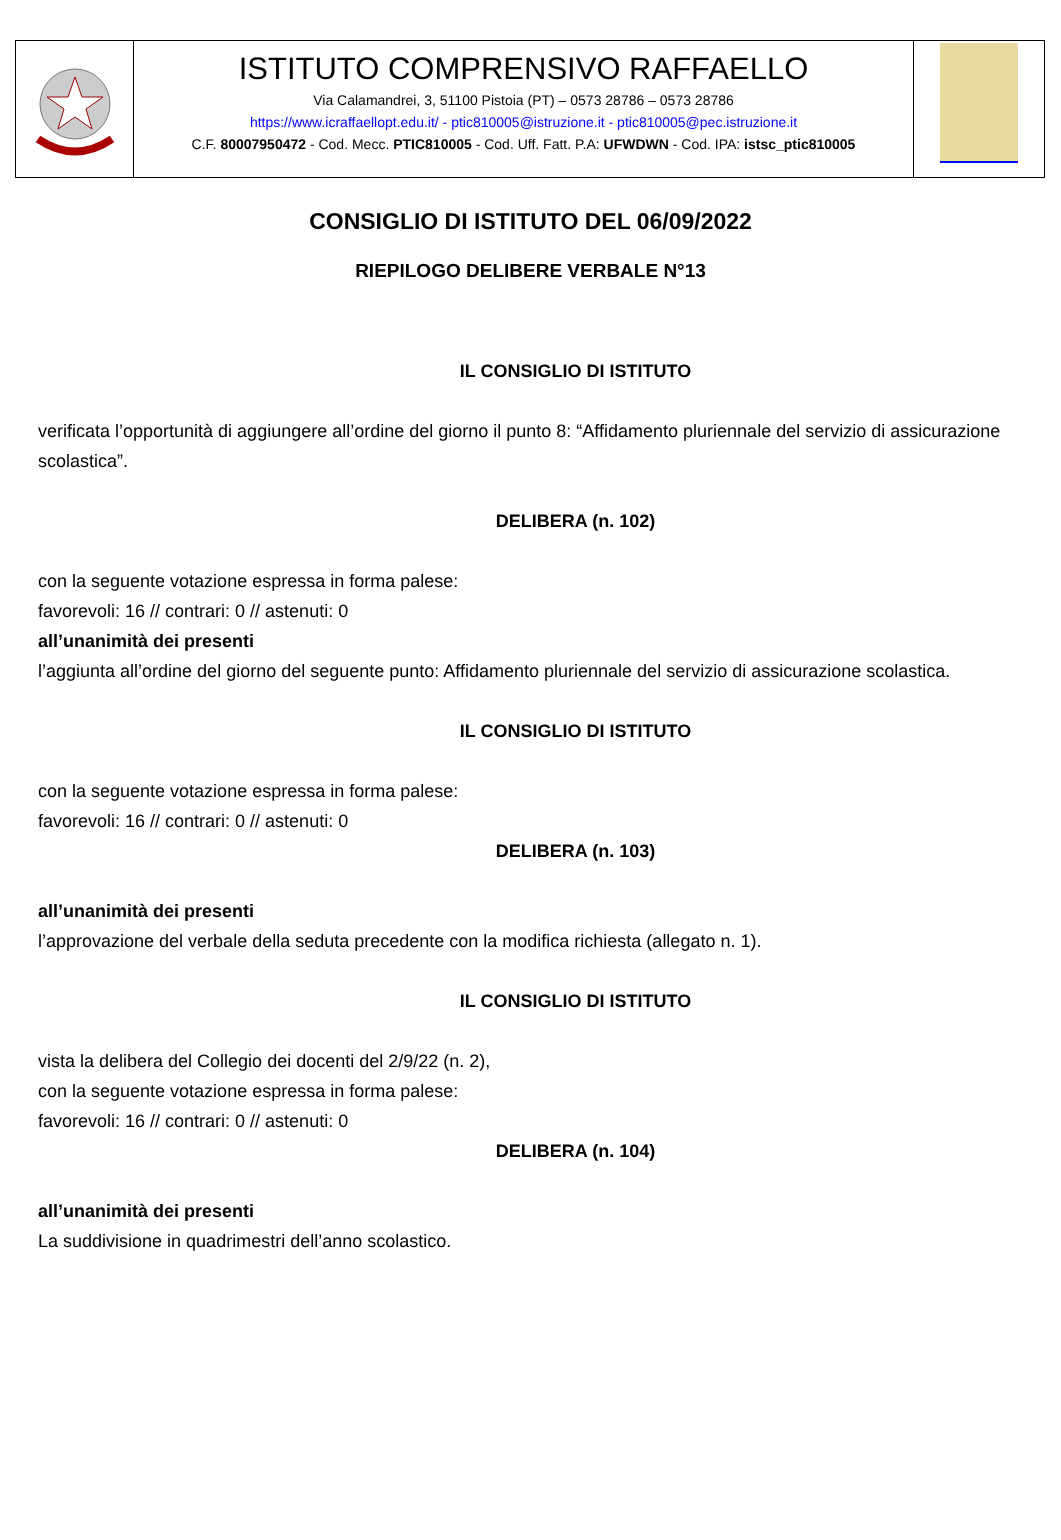ISTITUTO COMPRENSIVO RAFFAELLO
Via Calamandrei, 3, 51100 Pistoia (PT) – 0573 28786 – 0573 28786
https://www.icraffaellopt.edu.it/ - ptic810005@istruzione.it - ptic810005@pec.istruzione.it
C.F. 80007950472 - Cod. Mecc. PTIC810005 - Cod. Uff. Fatt. P.A: UFWDWN - Cod. IPA: istsc_ptic810005
CONSIGLIO DI ISTITUTO DEL 06/09/2022
RIEPILOGO DELIBERE VERBALE N°13
IL CONSIGLIO DI ISTITUTO
verificata l’opportunità di aggiungere all’ordine del giorno il punto 8: “Affidamento pluriennale del servizio di assicurazione scolastica”.
DELIBERA (n. 102)
con la seguente votazione espressa in forma palese:
favorevoli: 16 // contrari: 0 // astenuti: 0
all’unanimità dei presenti
l’aggiunta all’ordine del giorno del seguente punto: Affidamento pluriennale del servizio di assicurazione scolastica.
IL CONSIGLIO DI ISTITUTO
con la seguente votazione espressa in forma palese:
favorevoli: 16 // contrari: 0 // astenuti: 0
DELIBERA (n. 103)
all’unanimità dei presenti
l’approvazione del verbale della seduta precedente con la modifica richiesta (allegato n. 1).
IL CONSIGLIO DI ISTITUTO
vista la delibera del Collegio dei docenti del 2/9/22 (n. 2),
con la seguente votazione espressa in forma palese:
favorevoli: 16 // contrari: 0 // astenuti: 0
DELIBERA (n. 104)
all’unanimità dei presenti
La suddivisione in quadrimestri dell’anno scolastico.